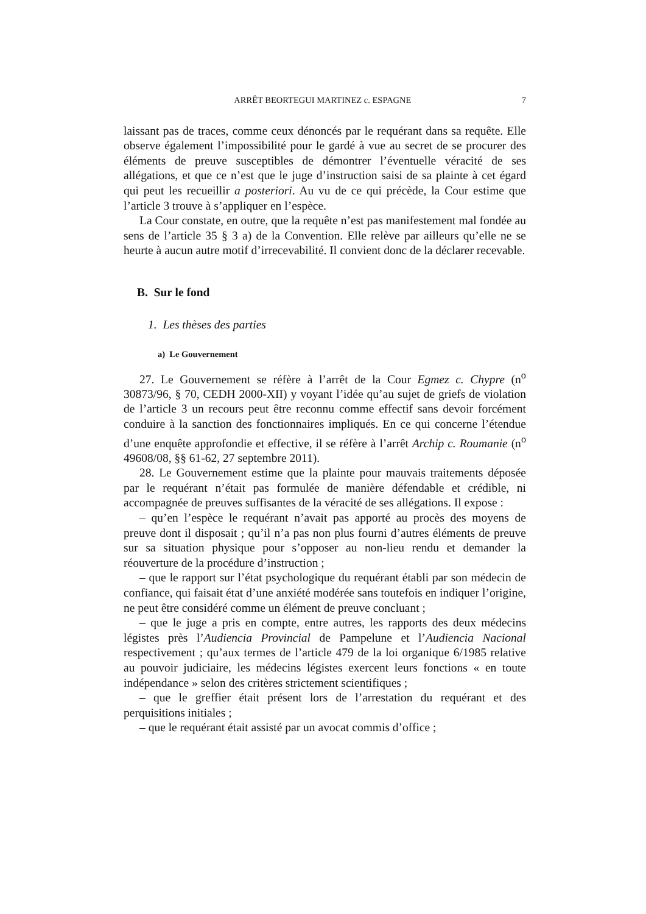ARRÊT BEORTEGUI MARTINEZ c. ESPAGNE 7
laissant pas de traces, comme ceux dénoncés par le requérant dans sa requête. Elle observe également l’impossibilité pour le gardé à vue au secret de se procurer des éléments de preuve susceptibles de démontrer l’éventuelle véracité de ses allégations, et que ce n’est que le juge d’instruction saisi de sa plainte à cet égard qui peut les recueillir a posteriori. Au vu de ce qui précède, la Cour estime que l’article 3 trouve à s’appliquer en l’espèce.
La Cour constate, en outre, que la requête n’est pas manifestement mal fondée au sens de l’article 35 § 3 a) de la Convention. Elle relève par ailleurs qu’elle ne se heurte à aucun autre motif d’irrecevabilité. Il convient donc de la déclarer recevable.
B. Sur le fond
1. Les thèses des parties
a) Le Gouvernement
27. Le Gouvernement se réfère à l’arrêt de la Cour Egmez c. Chypre (n<sup>o</sup> 30873/96, § 70, CEDH 2000-XII) y voyant l’idée qu’au sujet de griefs de violation de l’article 3 un recours peut être reconnu comme effectif sans devoir forcément conduire à la sanction des fonctionnaires impliqués. En ce qui concerne l’étendue d’une enquête approfondie et effective, il se réfère à l’arrêt Archip c. Roumanie (n<sup>o</sup> 49608/08, §§ 61-62, 27 septembre 2011).
28. Le Gouvernement estime que la plainte pour mauvais traitements déposée par le requérant n’était pas formulée de manière défendable et crédible, ni accompagnée de preuves suffisantes de la véracité de ses allégations. Il expose :
– qu’en l’espèce le requérant n’avait pas apporté au procès des moyens de preuve dont il disposait ; qu’il n’a pas non plus fourni d’autres éléments de preuve sur sa situation physique pour s’opposer au non-lieu rendu et demander la réouverture de la procédure d’instruction ;
– que le rapport sur l’état psychologique du requérant établi par son médecin de confiance, qui faisait état d’une anxiété modérée sans toutefois en indiquer l’origine, ne peut être considéré comme un élément de preuve concluant ;
– que le juge a pris en compte, entre autres, les rapports des deux médecins légistes près l’Audiencia Provincial de Pampelune et l’Audiencia Nacional respectivement ; qu’aux termes de l’article 479 de la loi organique 6/1985 relative au pouvoir judiciaire, les médecins légistes exercent leurs fonctions « en toute indépendance » selon des critères strictement scientifiques ;
– que le greffier était présent lors de l’arrestation du requérant et des perquisitions initiales ;
– que le requérant était assisté par un avocat commis d’office ;